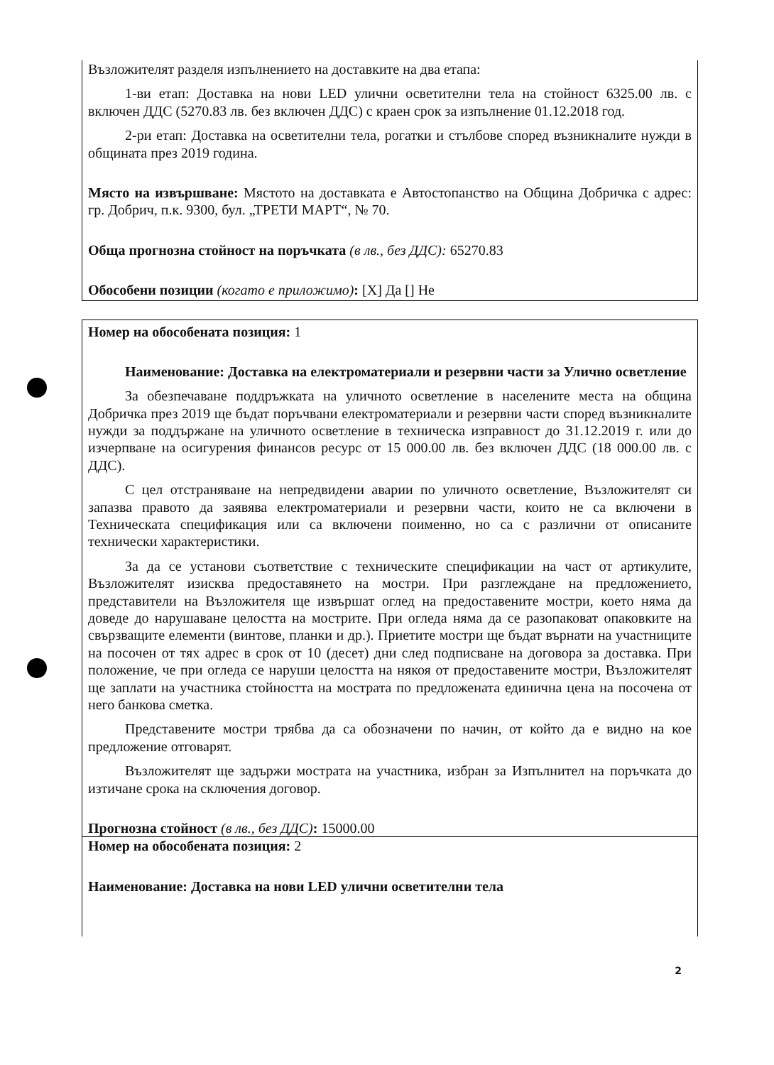Възложителят разделя изпълнението на доставките на два етапа:
1-ви етап: Доставка на нови LED улични осветителни тела на стойност 6325.00 лв. с включен ДДС (5270.83 лв. без включен ДДС) с краен срок за изпълнение 01.12.2018 год.
2-ри етап: Доставка на осветителни тела, рогатки и стълбове според възникналите нужди в общината през 2019 година.
Място на извършване: Мястото на доставката е Автостопанство на Община Добричка с адрес: гр. Добрич, п.к. 9300, бул. „ТРЕТИ МАРТ“, № 70.
Обща прогнозна стойност на поръчката (в лв., без ДДС): 65270.83
Обособени позиции (когато е приложимо): [X] Да [] Не
Номер на обособената позиция: 1
Наименование: Доставка на електроматериали и резервни части за Улично осветление
За обезпечаване поддръжката на уличното осветление в населените места на община Добричка през 2019 ще бъдат поръчвани електроматериали и резервни части според възникналите нужди за поддържане на уличното осветление в техническа изправност до 31.12.2019 г. или до изчерпване на осигурения финансов ресурс от 15 000.00 лв. без включен ДДС (18 000.00 лв. с ДДС).
С цел отстраняване на непредвидени аварии по уличното осветление, Възложителят си запазва правото да заявява електроматериали и резервни части, които не са включени в Техническата спецификация или са включени поименно, но са с различни от описаните технически характеристики.
За да се установи съответствие с техническите спецификации на част от артикулите, Възложителят изисква предоставянето на мостри. При разглеждане на предложението, представители на Възложителя ще извършат оглед на предоставените мостри, което няма да доведе до нарушаване целостта на мострите. При огледа няма да се разопаковат опаковките на свързващите елементи (винтове, планки и др.). Приетите мостри ще бъдат върнати на участниците на посочен от тях адрес в срок от 10 (десет) дни след подписване на договора за доставка. При положение, че при огледа се наруши целостта на някоя от предоставените мостри, Възложителят ще заплати на участника стойността на мострата по предложената единична цена на посочена от него банкова сметка.
Представените мостри трябва да са обозначени по начин, от който да е видно на кое предложение отговарят.
Възложителят ще задържи мострата на участника, избран за Изпълнител на поръчката до изтичане срока на сключения договор.
Прогнозна стойност (в лв., без ДДС): 15000.00
Номер на обособената позиция: 2
Наименование: Доставка на нови LED улични осветителни тела
2